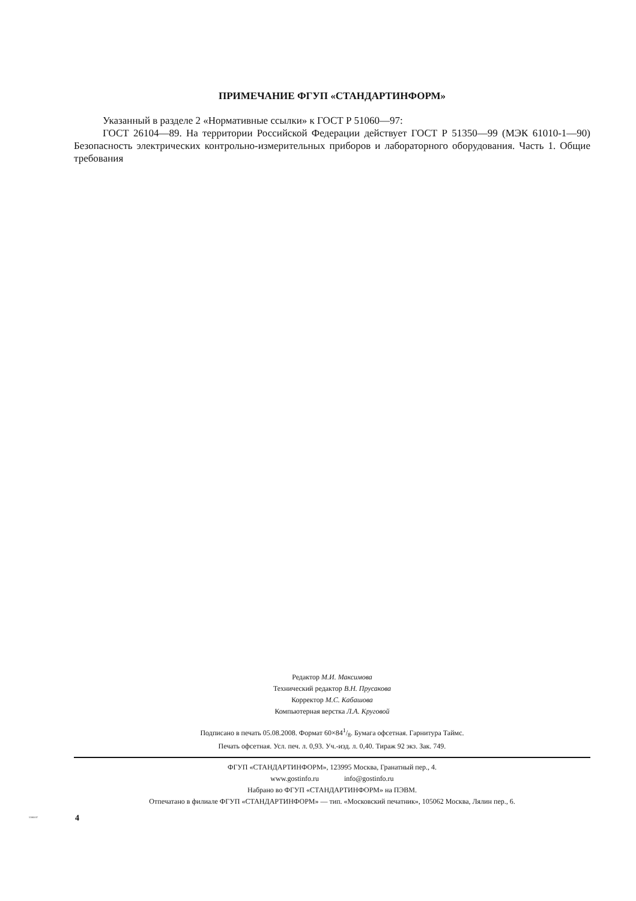ПРИМЕЧАНИЕ ФГУП «СТАНДАРТИНФОРМ»
Указанный в разделе 2 «Нормативные ссылки» к ГОСТ Р 51060—97:
ГОСТ 26104—89. На территории Российской Федерации действует ГОСТ Р 51350—99 (МЭК 61010-1—90) Безопасность электрических контрольно-измерительных приборов и лабораторного оборудования. Часть 1. Общие требования
Редактор М.И. Максимова
Технический редактор В.Н. Прусакова
Корректор М.С. Кабашова
Компьютерная верстка Л.А. Круговой
Подписано в печать 05.08.2008. Формат 60×841/8. Бумага офсетная. Гарнитура Таймс.
Печать офсетная. Усл. печ. л. 0,93. Уч.-изд. л. 0,40. Тираж 92 экз. Зак. 749.
ФГУП «СТАНДАРТИНФОРМ», 123995 Москва, Гранатный пер., 4.
www.gostinfo.ru info@gostinfo.ru
Набрано во ФГУП «СТАНДАРТИНФОРМ» на ПЭВМ.
Отпечатано в филиале ФГУП «СТАНДАРТИНФОРМ» — тип. «Московский печатник», 105062 Москва, Лялин пер., 6.
51060-97 4